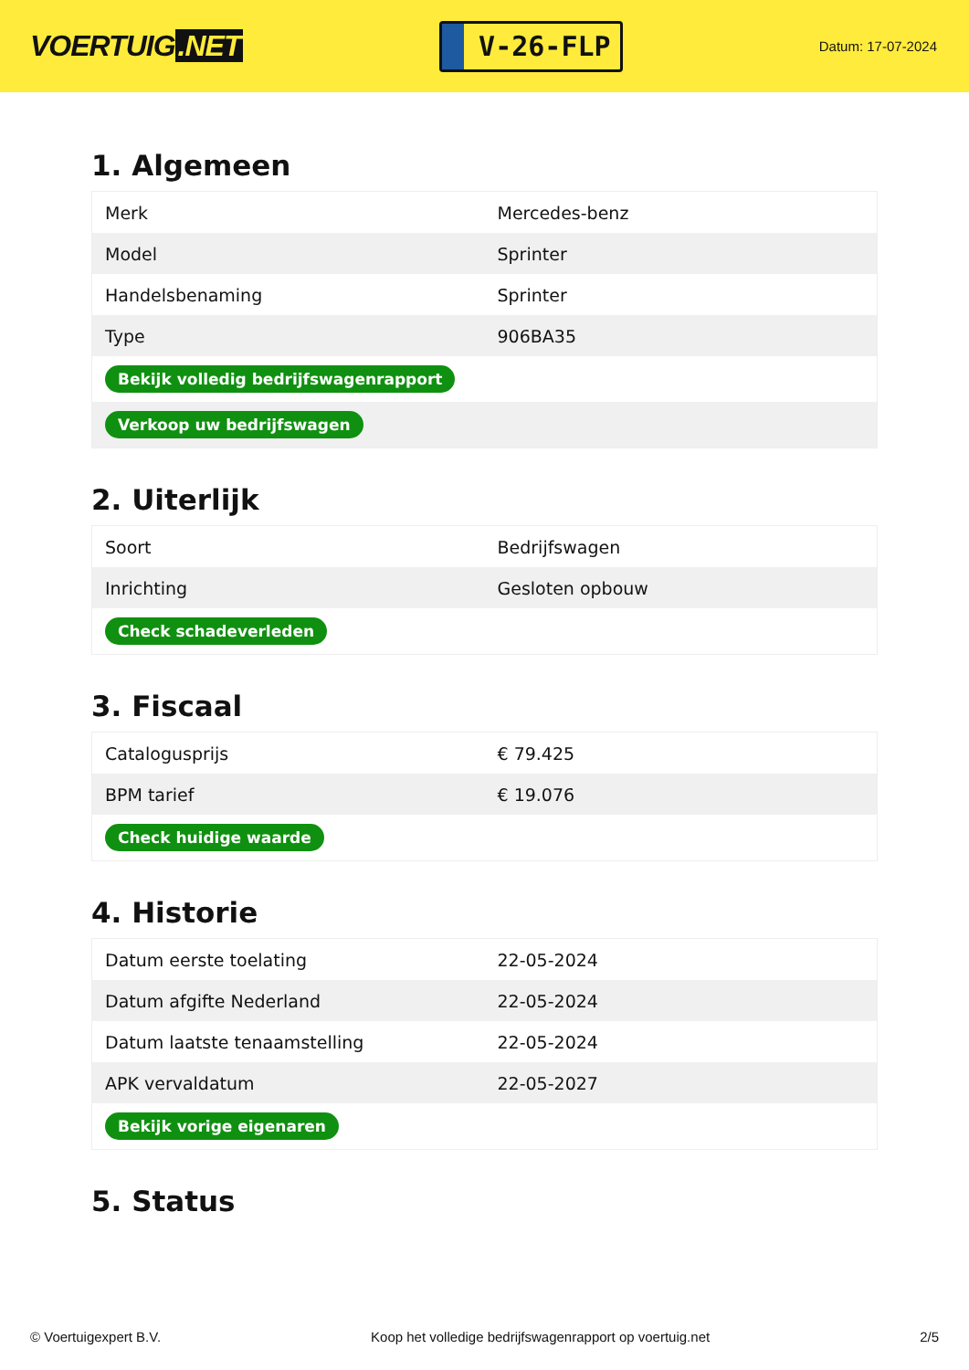VOERTUIG.NET
V-26-FLP
Datum: 17-07-2024
1. Algemeen
| Merk | Mercedes-benz |
| Model | Sprinter |
| Handelsbenaming | Sprinter |
| Type | 906BA35 |
| Bekijk volledig bedrijfswagenrapport | |
| Verkoop uw bedrijfswagen | |
2. Uiterlijk
| Soort | Bedrijfswagen |
| Inrichting | Gesloten opbouw |
| Check schadeverleden | |
3. Fiscaal
| Catalogusprijs | € 79.425 |
| BPM tarief | € 19.076 |
| Check huidige waarde | |
4. Historie
| Datum eerste toelating | 22-05-2024 |
| Datum afgifte Nederland | 22-05-2024 |
| Datum laatste tenaamstelling | 22-05-2024 |
| APK vervaldatum | 22-05-2027 |
| Bekijk vorige eigenaren | |
5. Status
© Voertuigexpert B.V. Koop het volledige bedrijfswagenrapport op voertuig.net 2/5